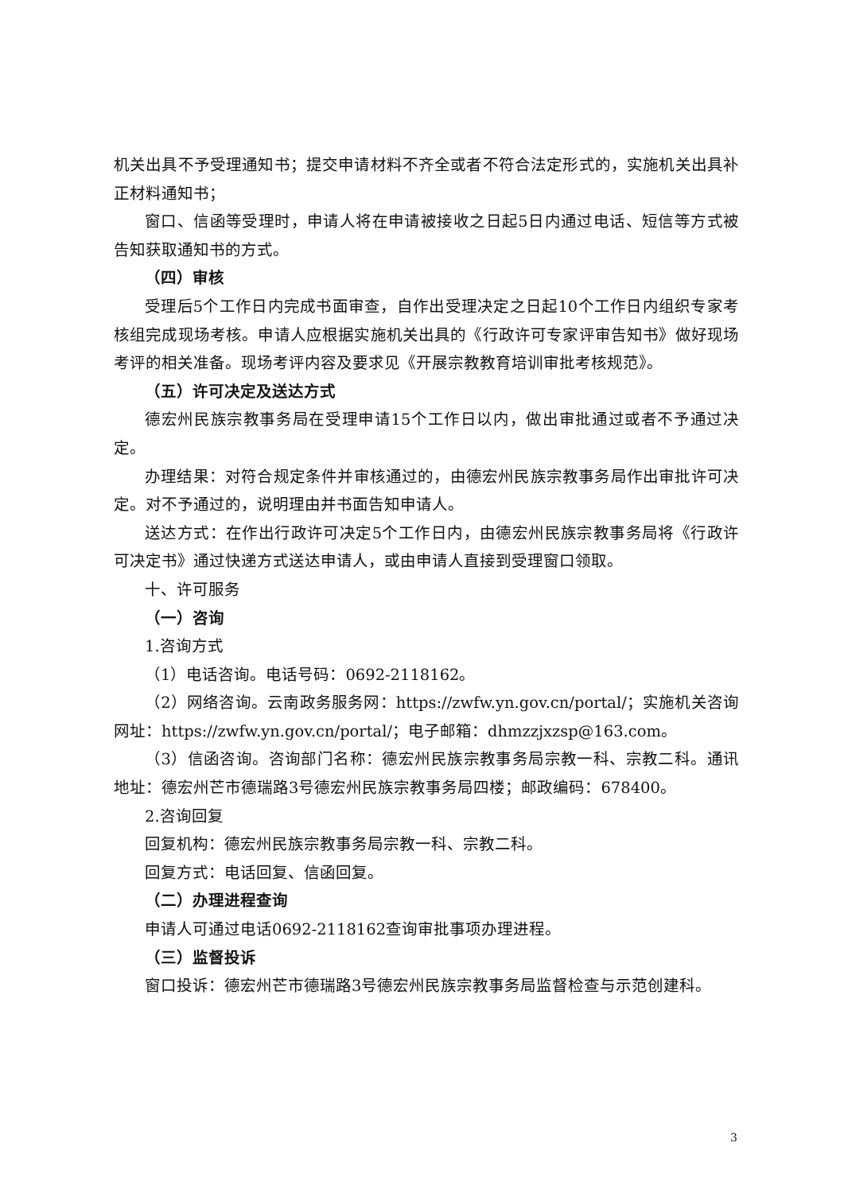机关出具不予受理通知书；提交申请材料不齐全或者不符合法定形式的，实施机关出具补正材料通知书；
窗口、信函等受理时，申请人将在申请被接收之日起5日内通过电话、短信等方式被告知获取通知书的方式。
（四）审核
受理后5个工作日内完成书面审查，自作出受理决定之日起10个工作日内组织专家考核组完成现场考核。申请人应根据实施机关出具的《行政许可专家评审告知书》做好现场考评的相关准备。现场考评内容及要求见《开展宗教教育培训审批考核规范》。
（五）许可决定及送达方式
德宏州民族宗教事务局在受理申请15个工作日以内，做出审批通过或者不予通过决定。
办理结果：对符合规定条件并审核通过的，由德宏州民族宗教事务局作出审批许可决定。对不予通过的，说明理由并书面告知申请人。
送达方式：在作出行政许可决定5个工作日内，由德宏州民族宗教事务局将《行政许可决定书》通过快递方式送达申请人，或由申请人直接到受理窗口领取。
十、许可服务
（一）咨询
1.咨询方式
（1）电话咨询。电话号码：0692-2118162。
（2）网络咨询。云南政务服务网：https://zwfw.yn.gov.cn/portal/；实施机关咨询网址：https://zwfw.yn.gov.cn/portal/；电子邮箱：dhmzzjxzsp@163.com。
（3）信函咨询。咨询部门名称：德宏州民族宗教事务局宗教一科、宗教二科。通讯地址：德宏州芒市德瑞路3号德宏州民族宗教事务局四楼；邮政编码：678400。
2.咨询回复
回复机构：德宏州民族宗教事务局宗教一科、宗教二科。
回复方式：电话回复、信函回复。
（二）办理进程查询
申请人可通过电话0692-2118162查询审批事项办理进程。
（三）监督投诉
窗口投诉：德宏州芒市德瑞路3号德宏州民族宗教事务局监督检查与示范创建科。
3